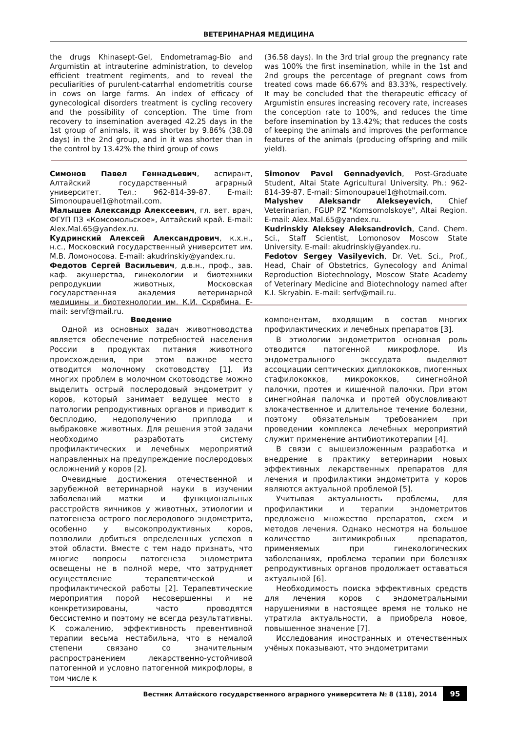ВЕТЕРИНАРНАЯ МЕДИЦИНА
the drugs Khinasept-Gel, Endometramag-Bio and Argumistin at intrauterine administration, to develop efficient treatment regiments, and to reveal the peculiarities of purulent-catarrhal endometritis course in cows on large farms. An index of efficacy of gynecological disorders treatment is cycling recovery and the possibility of conception. The time from recovery to insemination averaged 42.25 days in the 1st group of animals, it was shorter by 9.86% (38.08 days) in the 2nd group, and in it was shorter than in the control by 13.42% the third group of cows
(36.58 days). In the 3rd trial group the pregnancy rate was 100% the first insemination, while in the 1st and 2nd groups the percentage of pregnant cows from treated cows made 66.67% and 83.33%, respectively. It may be concluded that the therapeutic efficacy of Argumistin ensures increasing recovery rate, increases the conception rate to 100%, and reduces the time before insemination by 13.42%; that reduces the costs of keeping the animals and improves the performance features of the animals (producing offspring and milk yield).
Симонов Павел Геннадьевич, аспирант, Алтайский государственный аграрный университет. Тел.: 962-814-39-87. E-mail: Simonoupauel1@hotmail.com.
Малышев Александр Алексеевич, гл. вет. врач, ФГУП ПЗ «Комсомольское», Алтайский край. E-mail: Alex.Mal.65@yandex.ru.
Кудринский Алексей Александрович, к.х.н., н.с., Московский государственный университет им. М.В. Ломоносова. E-mail: akudrinskiy@yandex.ru.
Федотов Сергей Васильевич, д.в.н., проф., зав. каф. акушерства, гинекологии и биотехники репродукции животных, Московская государственная академия ветеринарной медицины и биотехнологии им. К.И. Скрябина. E-mail: servf@mail.ru.
Simonov Pavel Gennadyevich, Post-Graduate Student, Altai State Agricultural University. Ph.: 962-814-39-87. E-mail: Simonoupauel1@hotmail.com.
Malyshev Aleksandr Alekseyevich, Chief Veterinarian, FGUP PZ "Komsomolskoye", Altai Region. E-mail: Alex.Mal.65@yandex.ru.
Kudrinskiy Aleksey Aleksandrovich, Cand. Chem. Sci., Staff Scientist, Lomonosov Moscow State University. E-mail: akudrinskiy@yandex.ru.
Fedotov Sergey Vasilyevich, Dr. Vet. Sci., Prof., Head, Chair of Obstetrics, Gynecology and Animal Reproduction Biotechnology, Moscow State Academy of Veterinary Medicine and Biotechnology named after K.I. Skryabin. E-mail: serfv@mail.ru.
Введение
Одной из основных задач животноводства является обеспечение потребностей населения России в продуктах питания животного происхождения, при этом важное место отводится молочному скотоводству [1]. Из многих проблем в молочном скотоводстве можно выделить острый послеродовый эндометрит у коров, который занимает ведущее место в патологии репродуктивных органов и приводит к бесплодию, недополучению приплода и выбраковке животных. Для решения этой задачи необходимо разработать систему профилактических и лечебных мероприятий направленных на предупреждение послеродовых осложнений у коров [2].
Очевидные достижения отечественной и зарубежной ветеринарной науки в изучении заболеваний матки и функциональных расстройств яичников у животных, этиологии и патогенеза острого послеродового эндометрита, особенно у высокопродуктивных коров, позволили добиться определенных успехов в этой области. Вместе с тем надо признать, что многие вопросы патогенеза эндометрита освещены не в полной мере, что затрудняет осуществление терапевтической и профилактической работы [2]. Терапевтические мероприятия порой несовершенны и не конкретизированы, часто проводятся бессистемно и поэтому не всегда результативны. К сожалению, эффективность превентивной терапии весьма нестабильна, что в немалой степени связано со значительным распространением лекарственно-устойчивой патогенной и условно патогенной микрофлоры, в том числе к
компонентам, входящим в состав многих профилактических и лечебных препаратов [3].
В этиологии эндометритов основная роль отводится патогенной микрофлоре. Из эндометрального экссудата выделяют ассоциации септических диплококков, пиогенных стафилококков, микрококков, синегнойной палочки, протея и кишечной палочки. При этом синегнойная палочка и протей обусловливают злокачественное и длительное течение болезни, поэтому обязательным требованием при проведении комплекса лечебных мероприятий служит применение антибиотикотерапии [4].
В связи с вышеизложенным разработка и внедрение в практику ветеринарии новых эффективных лекарственных препаратов для лечения и профилактики эндометрита у коров являются актуальной проблемой [5].
Учитывая актуальность проблемы, для профилактики и терапии эндометритов предложено множество препаратов, схем и методов лечения. Однако несмотря на большое количество антимикробных препаратов, применяемых при гинекологических заболеваниях, проблема терапии при болезнях репродуктивных органов продолжает оставаться актуальной [6].
Необходимость поиска эффективных средств для лечения коров с эндометральными нарушениями в настоящее время не только не утратила актуальности, а приобрела новое, повышенное значение [7].
Исследования иностранных и отечественных учёных показывают, что эндометритами
Вестник Алтайского государственного аграрного университета № 8 (118), 2014 95